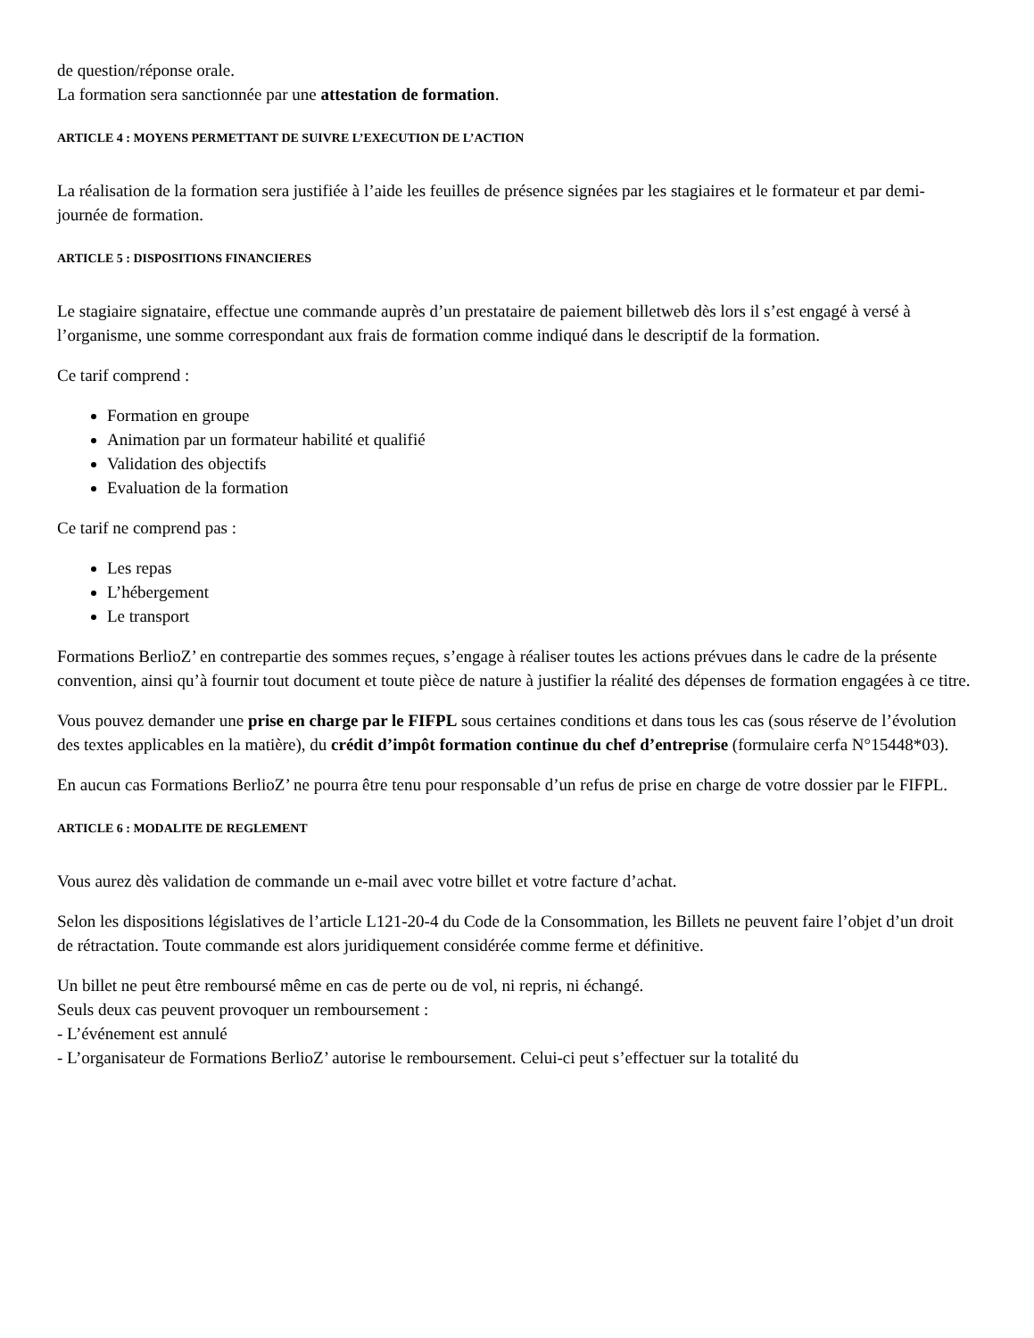de question/réponse orale.
La formation sera sanctionnée par une attestation de formation.
ARTICLE 4 : MOYENS PERMETTANT DE SUIVRE L’EXECUTION DE L’ACTION
La réalisation de la formation sera justifiée à l’aide les feuilles de présence signées par les stagiaires et le formateur et par demi-journée de formation.
ARTICLE 5 : DISPOSITIONS FINANCIERES
Le stagiaire signataire, effectue une commande auprès d’un prestataire de paiement billetweb dès lors il s’est engagé à versé à l’organisme, une somme correspondant aux frais de formation comme indiqué dans le descriptif de la formation.
Ce tarif comprend :
Formation en groupe
Animation par un formateur habilité et qualifié
Validation des objectifs
Evaluation de la formation
Ce tarif ne comprend pas :
Les repas
L’hébergement
Le transport
Formations BerlioZ’ en contrepartie des sommes reçues, s’engage à réaliser toutes les actions prévues dans le cadre de la présente convention, ainsi qu’à fournir tout document et toute pièce de nature à justifier la réalité des dépenses de formation engagées à ce titre.
Vous pouvez demander une prise en charge par le FIFPL sous certaines conditions et dans tous les cas (sous réserve de l’évolution des textes applicables en la matière), du crédit d’impôt formation continue du chef d’entreprise (formulaire cerfa N°15448*03).
En aucun cas Formations BerlioZ’ ne pourra être tenu pour responsable d’un refus de prise en charge de votre dossier par le FIFPL.
ARTICLE 6 : MODALITE DE REGLEMENT
Vous aurez dès validation de commande un e-mail avec votre billet et votre facture d’achat.
Selon les dispositions législatives de l’article L121-20-4 du Code de la Consommation, les Billets ne peuvent faire l’objet d’un droit de rétractation. Toute commande est alors juridiquement considérée comme ferme et définitive.
Un billet ne peut être remboursé même en cas de perte ou de vol, ni repris, ni échangé.
Seuls deux cas peuvent provoquer un remboursement :
- L’événement est annulé
- L’organisateur de Formations BerlioZ’ autorise le remboursement. Celui-ci peut s’effectuer sur la totalité du